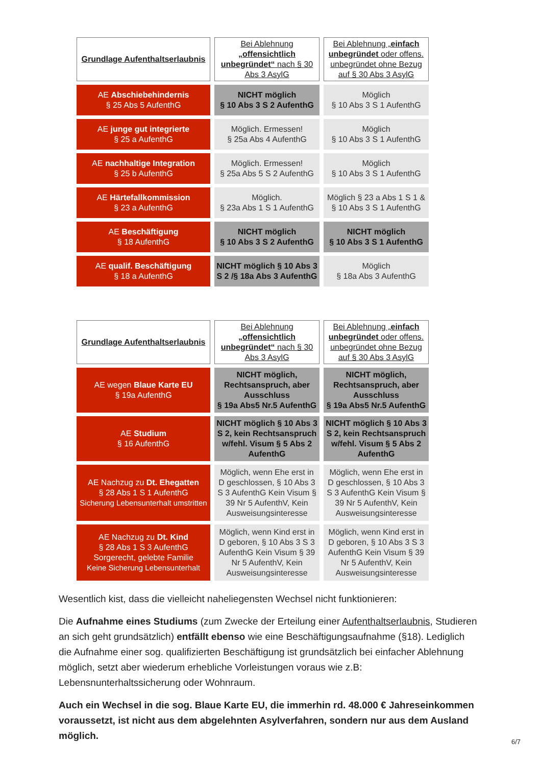| Grundlage Aufenthaltserlaubnis | Bei Ablehnung „offensichtlich unbegründet“ nach § 30 Abs 3 AsylG | Bei Ablehnung „ einfach unbegründet oder offens. unbegründet ohne Bezug auf § 30 Abs 3 AsylG |
| --- | --- | --- |
| AE Abschiebehindernis § 25 Abs 5 AufenthG | NICHT möglich § 10 Abs 3 S 2 AufenthG | Möglich § 10 Abs 3 S 1 AufenthG |
| AE junge gut integrierte § 25 a AufenthG | Möglich. Ermessen! § 25a Abs 4 AufenthG | Möglich § 10 Abs 3 S 1 AufenthG |
| AE nachhaltige Integration § 25 b AufenthG | Möglich. Ermessen! § 25a Abs 5 S 2 AufenthG | Möglich § 10 Abs 3 S 1 AufenthG |
| AE Härtefallkommission § 23 a AufenthG | Möglich. § 23a Abs 1 S 1 AufenthG | Möglich § 23 a Abs 1 S 1 & § 10 Abs 3 S 1 AufenthG |
| AE Beschäftigung § 18 AufenthG | NICHT möglich § 10 Abs 3 S 2 AufenthG | NICHT möglich § 10 Abs 3 S 1 AufenthG |
| AE qualif. Beschäftigung § 18 a AufenthG | NICHT möglich § 10 Abs 3 S 2 /§ 18a Abs 3 AufenthG | Möglich § 18a Abs 3 AufenthG |
| Grundlage Aufenthaltserlaubnis | Bei Ablehnung „offensichtlich unbegründet“ nach § 30 Abs 3 AsylG | Bei Ablehnung „ einfach unbegründet oder offens. unbegründet ohne Bezug auf § 30 Abs 3 AsylG |
| --- | --- | --- |
| AE wegen Blaue Karte EU § 19a AufenthG | NICHT möglich, Rechtsanspruch, aber Ausschluss § 19a Abs5 Nr.5 AufenthG | NICHT möglich, Rechtsanspruch, aber Ausschluss § 19a Abs5 Nr.5 AufenthG |
| AE Studium § 16 AufenthG | NICHT möglich § 10 Abs 3 S 2, kein Rechtsanspruch w/fehl. Visum § 5 Abs 2 AufenthG | NICHT möglich § 10 Abs 3 S 2, kein Rechtsanspruch w/fehl. Visum § 5 Abs 2 AufenthG |
| AE Nachzug zu Dt. Ehegatten § 28 Abs 1 S 1 AufenthG Sicherung Lebensunterhalt umstritten | Möglich, wenn Ehe erst in D geschlossen, § 10 Abs 3 S 3 AufenthG Kein Visum § 39 Nr 5 AufenthV, Kein Ausweisungsinteresse | Möglich, wenn Ehe erst in D geschlossen, § 10 Abs 3 S 3 AufenthG Kein Visum § 39 Nr 5 AufenthV, Kein Ausweisungsinteresse |
| AE Nachzug zu Dt. Kind § 28 Abs 1 S 3 AufenthG Sorgerecht, gelebte Familie Keine Sicherung Lebensunterhalt | Möglich, wenn Kind erst in D geboren, § 10 Abs 3 S 3 AufenthG Kein Visum § 39 Nr 5 AufenthV, Kein Ausweisungsinteresse | Möglich, wenn Kind erst in D geboren, § 10 Abs 3 S 3 AufenthG Kein Visum § 39 Nr 5 AufenthV, Kein Ausweisungsinteresse |
Wesentlich kist, dass die vielleicht naheliegensten Wechsel nicht funktionieren:
Die Aufnahme eines Studiums (zum Zwecke der Erteilung einer Aufenthaltserlaubnis, Studieren an sich geht grundsätzlich) entfällt ebenso wie eine Beschäftigungsaufnahme (§18). Lediglich die Aufnahme einer sog. qualifizierten Beschäftigung ist grundsätzlich bei einfacher Ablehnung möglich, setzt aber wiederum erhebliche Vorleistungen voraus wie z.B: Lebensnunterhaltssicherung oder Wohnraum.
Auch ein Wechsel in die sog. Blaue Karte EU, die immerhin rd. 48.000 € Jahreseinkommen voraussetzt, ist nicht aus dem abgelehnten Asylverfahren, sondern nur aus dem Ausland möglich.
6/7